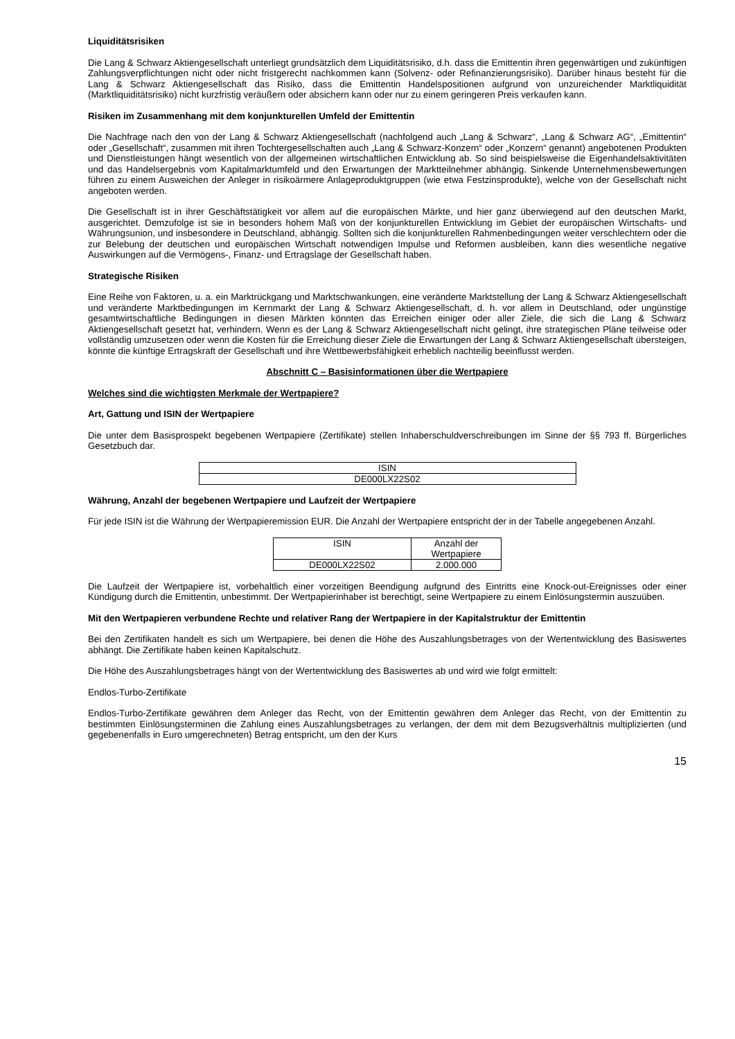Liquiditätsrisiken
Die Lang & Schwarz Aktiengesellschaft unterliegt grundsätzlich dem Liquiditätsrisiko, d.h. dass die Emittentin ihren gegenwärtigen und zukünftigen Zahlungsverpflichtungen nicht oder nicht fristgerecht nachkommen kann (Solvenz- oder Refinanzierungsrisiko). Darüber hinaus besteht für die Lang & Schwarz Aktiengesellschaft das Risiko, dass die Emittentin Handelspositionen aufgrund von unzureichender Marktliquidität (Marktliquiditätsrisiko) nicht kurzfristig veräußern oder absichern kann oder nur zu einem geringeren Preis verkaufen kann.
Risiken im Zusammenhang mit dem konjunkturellen Umfeld der Emittentin
Die Nachfrage nach den von der Lang & Schwarz Aktiengesellschaft (nachfolgend auch „Lang & Schwarz“, „Lang & Schwarz AG“, „Emittentin“ oder „Gesellschaft“, zusammen mit ihren Tochtergesellschaften auch „Lang & Schwarz-Konzern“ oder „Konzern“ genannt) angebotenen Produkten und Dienstleistungen hängt wesentlich von der allgemeinen wirtschaftlichen Entwicklung ab. So sind beispielsweise die Eigenhandelsaktivitäten und das Handelsergebnis vom Kapitalmarktumfeld und den Erwartungen der Marktteilnehmer abhängig. Sinkende Unternehmensbewertungen führen zu einem Ausweichen der Anleger in risikoärmere Anlageproduktgruppen (wie etwa Festzinsprodukte), welche von der Gesellschaft nicht angeboten werden.
Die Gesellschaft ist in ihrer Geschäftstätigkeit vor allem auf die europäischen Märkte, und hier ganz überwiegend auf den deutschen Markt, ausgerichtet. Demzufolge ist sie in besonders hohem Maß von der konjunkturellen Entwicklung im Gebiet der europäischen Wirtschafts- und Währungsunion, und insbesondere in Deutschland, abhängig. Sollten sich die konjunkturellen Rahmenbedingungen weiter verschlechtern oder die zur Belebung der deutschen und europäischen Wirtschaft notwendigen Impulse und Reformen ausbleiben, kann dies wesentliche negative Auswirkungen auf die Vermögens-, Finanz- und Ertragslage der Gesellschaft haben.
Strategische Risiken
Eine Reihe von Faktoren, u. a. ein Marktrückgang und Marktschwankungen, eine veränderte Marktstellung der Lang & Schwarz Aktiengesellschaft und veränderte Marktbedingungen im Kernmarkt der Lang & Schwarz Aktiengesellschaft, d. h. vor allem in Deutschland, oder ungünstige gesamtwirtschaftliche Bedingungen in diesen Märkten könnten das Erreichen einiger oder aller Ziele, die sich die Lang & Schwarz Aktiengesellschaft gesetzt hat, verhindern. Wenn es der Lang & Schwarz Aktiengesellschaft nicht gelingt, ihre strategischen Pläne teilweise oder vollständig umzusetzen oder wenn die Kosten für die Erreichung dieser Ziele die Erwartungen der Lang & Schwarz Aktiengesellschaft übersteigen, könnte die künftige Ertragskraft der Gesellschaft und ihre Wettbewerbsfähigkeit erheblich nachteilig beeinflusst werden.
Abschnitt C – Basisinformationen über die Wertpapiere
Welches sind die wichtigsten Merkmale der Wertpapiere?
Art, Gattung und ISIN der Wertpapiere
Die unter dem Basisprospekt begebenen Wertpapiere (Zertifikate) stellen Inhaberschuldverschreibungen im Sinne der §§ 793 ff. Bürgerliches Gesetzbuch dar.
| ISIN |
| DE000LX22S02 |
Währung, Anzahl der begebenen Wertpapiere und Laufzeit der Wertpapiere
Für jede ISIN ist die Währung der Wertpapieremission EUR. Die Anzahl der Wertpapiere entspricht der in der Tabelle angegebenen Anzahl.
| ISIN | Anzahl der Wertpapiere |
| DE000LX22S02 | 2.000.000 |
Die Laufzeit der Wertpapiere ist, vorbehaltlich einer vorzeitigen Beendigung aufgrund des Eintritts eine Knock-out-Ereignisses oder einer Kündigung durch die Emittentin, unbestimmt. Der Wertpapierinhaber ist berechtigt, seine Wertpapiere zu einem Einlösungstermin auszuüben.
Mit den Wertpapieren verbundene Rechte und relativer Rang der Wertpapiere in der Kapitalstruktur der Emittentin
Bei den Zertifikaten handelt es sich um Wertpapiere, bei denen die Höhe des Auszahlungsbetrages von der Wertentwicklung des Basiswertes abhängt. Die Zertifikate haben keinen Kapitalschutz.
Die Höhe des Auszahlungsbetrages hängt von der Wertentwicklung des Basiswertes ab und wird wie folgt ermittelt:
Endlos-Turbo-Zertifikate
Endlos-Turbo-Zertifikate gewähren dem Anleger das Recht, von der Emittentin gewähren dem Anleger das Recht, von der Emittentin zu bestimmten Einlösungsterminen die Zahlung eines Auszahlungsbetrages zu verlangen, der dem mit dem Bezugsverhältnis multiplizierten (und gegebenenfalls in Euro umgerechneten) Betrag entspricht, um den der Kurs
15